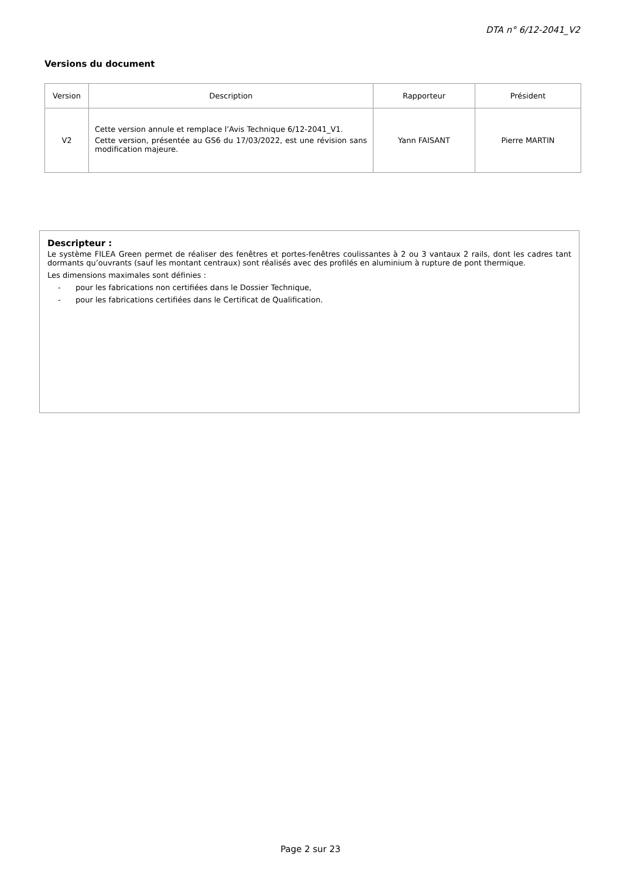DTA n° 6/12-2041_V2
Versions du document
| Version | Description | Rapporteur | Président |
| --- | --- | --- | --- |
| V2 | Cette version annule et remplace l’Avis Technique 6/12-2041_V1. Cette version, présentée au GS6 du 17/03/2022, est une révision sans modification majeure. | Yann FAISANT | Pierre MARTIN |
Descripteur :
Le système FILEA Green permet de réaliser des fenêtres et portes-fenêtres coulissantes à 2 ou 3 vantaux 2 rails, dont les cadres tant dormants qu’ouvrants (sauf les montant centraux) sont réalisés avec des profilés en aluminium à rupture de pont thermique.
Les dimensions maximales sont définies :
- pour les fabrications non certifiées dans le Dossier Technique,
- pour les fabrications certifiées dans le Certificat de Qualification.
Page 2 sur 23